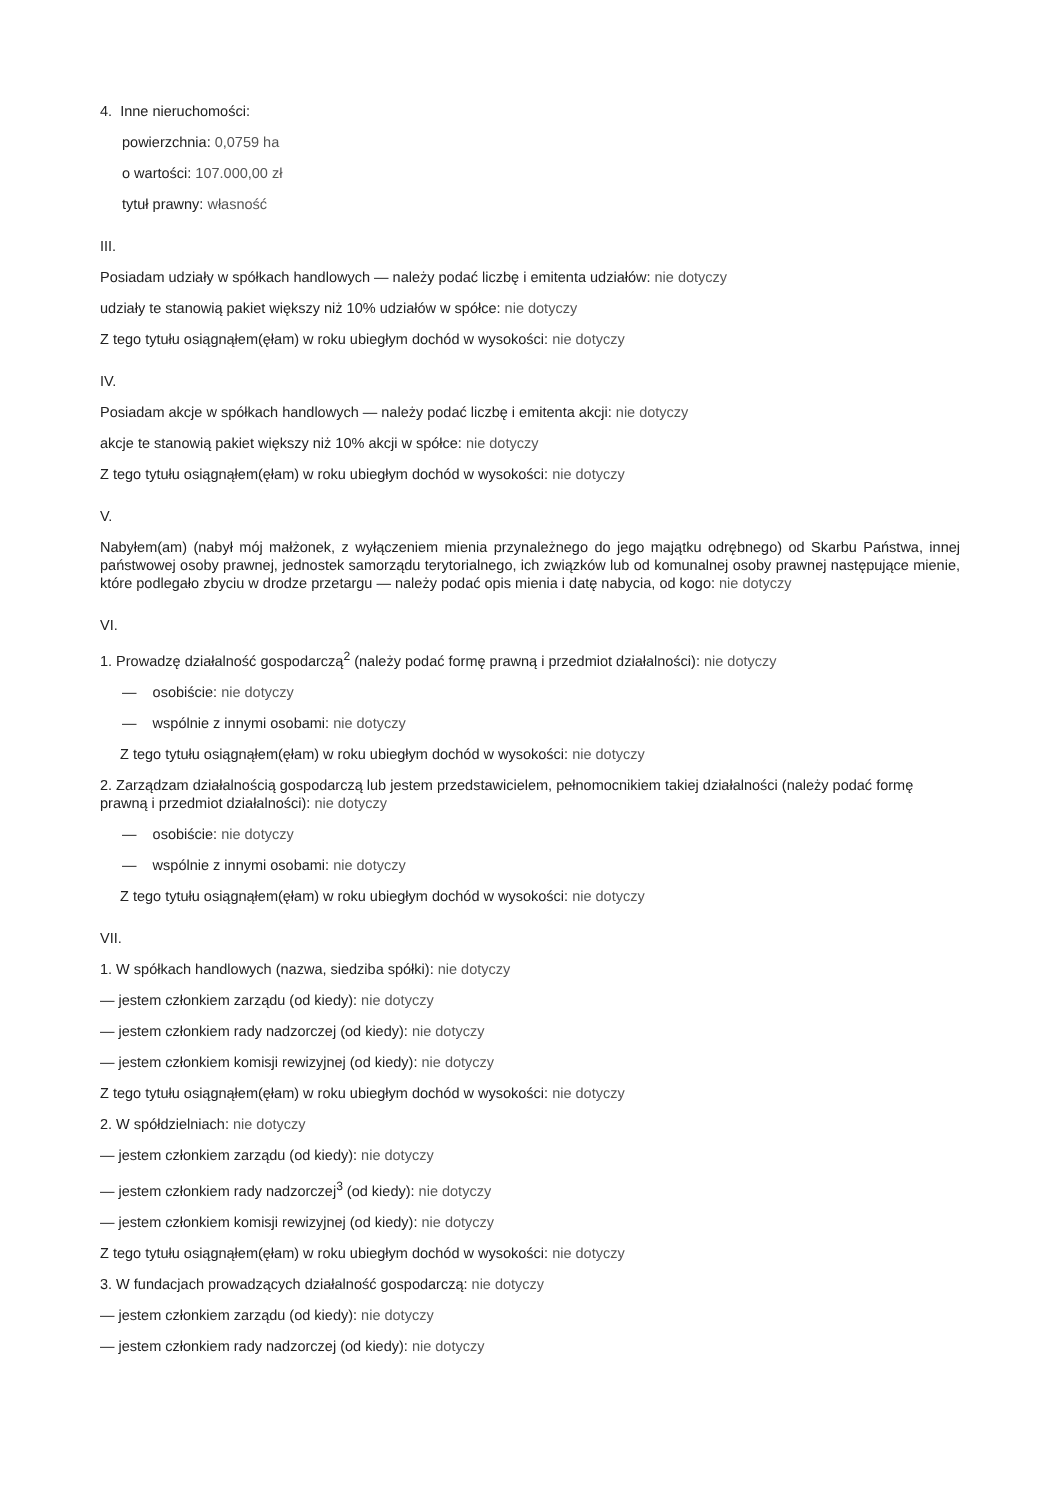4. Inne nieruchomości:
powierzchnia: 0,0759 ha
o wartości: 107.000,00 zł
tytuł prawny: własność
III.
Posiadam udziały w spółkach handlowych — należy podać liczbę i emitenta udziałów: nie dotyczy
udziały te stanowią pakiet większy niż 10% udziałów w spółce: nie dotyczy
Z tego tytułu osiągnąłem(ęłam) w roku ubiegłym dochód w wysokości: nie dotyczy
IV.
Posiadam akcje w spółkach handlowych — należy podać liczbę i emitenta akcji: nie dotyczy
akcje te stanowią pakiet większy niż 10% akcji w spółce: nie dotyczy
Z tego tytułu osiągnąłem(ęłam) w roku ubiegłym dochód w wysokości: nie dotyczy
V.
Nabyłem(am) (nabył mój małżonek, z wyłączeniem mienia przynależnego do jego majątku odrębnego) od Skarbu Państwa, innej państwowej osoby prawnej, jednostek samorządu terytorialnego, ich związków lub od komunalnej osoby prawnej następujące mienie, które podlegało zbyciu w drodze przetargu — należy podać opis mienia i datę nabycia, od kogo: nie dotyczy
VI.
1. Prowadzę działalność gospodarczą<sup>2</sup> (należy podać formę prawną i przedmiot działalności): nie dotyczy
— osobiście: nie dotyczy
— wspólnie z innymi osobami: nie dotyczy
Z tego tytułu osiągnąłem(ęłam) w roku ubiegłym dochód w wysokości: nie dotyczy
2. Zarządzam działalnością gospodarczą lub jestem przedstawicielem, pełnomocnikiem takiej działalności (należy podać formę prawną i przedmiot działalności): nie dotyczy
— osobiście: nie dotyczy
— wspólnie z innymi osobami: nie dotyczy
Z tego tytułu osiągnąłem(ęłam) w roku ubiegłym dochód w wysokości: nie dotyczy
VII.
1. W spółkach handlowych (nazwa, siedziba spółki): nie dotyczy
— jestem członkiem zarządu (od kiedy): nie dotyczy
— jestem członkiem rady nadzorczej (od kiedy): nie dotyczy
— jestem członkiem komisji rewizyjnej (od kiedy): nie dotyczy
Z tego tytułu osiągnąłem(ęłam) w roku ubiegłym dochód w wysokości: nie dotyczy
2. W spółdzielniach: nie dotyczy
— jestem członkiem zarządu (od kiedy): nie dotyczy
— jestem członkiem rady nadzorczej<sup>3</sup> (od kiedy): nie dotyczy
— jestem członkiem komisji rewizyjnej (od kiedy): nie dotyczy
Z tego tytułu osiągnąłem(ęłam) w roku ubiegłym dochód w wysokości: nie dotyczy
3. W fundacjach prowadzących działalność gospodarczą: nie dotyczy
— jestem członkiem zarządu (od kiedy): nie dotyczy
— jestem członkiem rady nadzorczej (od kiedy): nie dotyczy